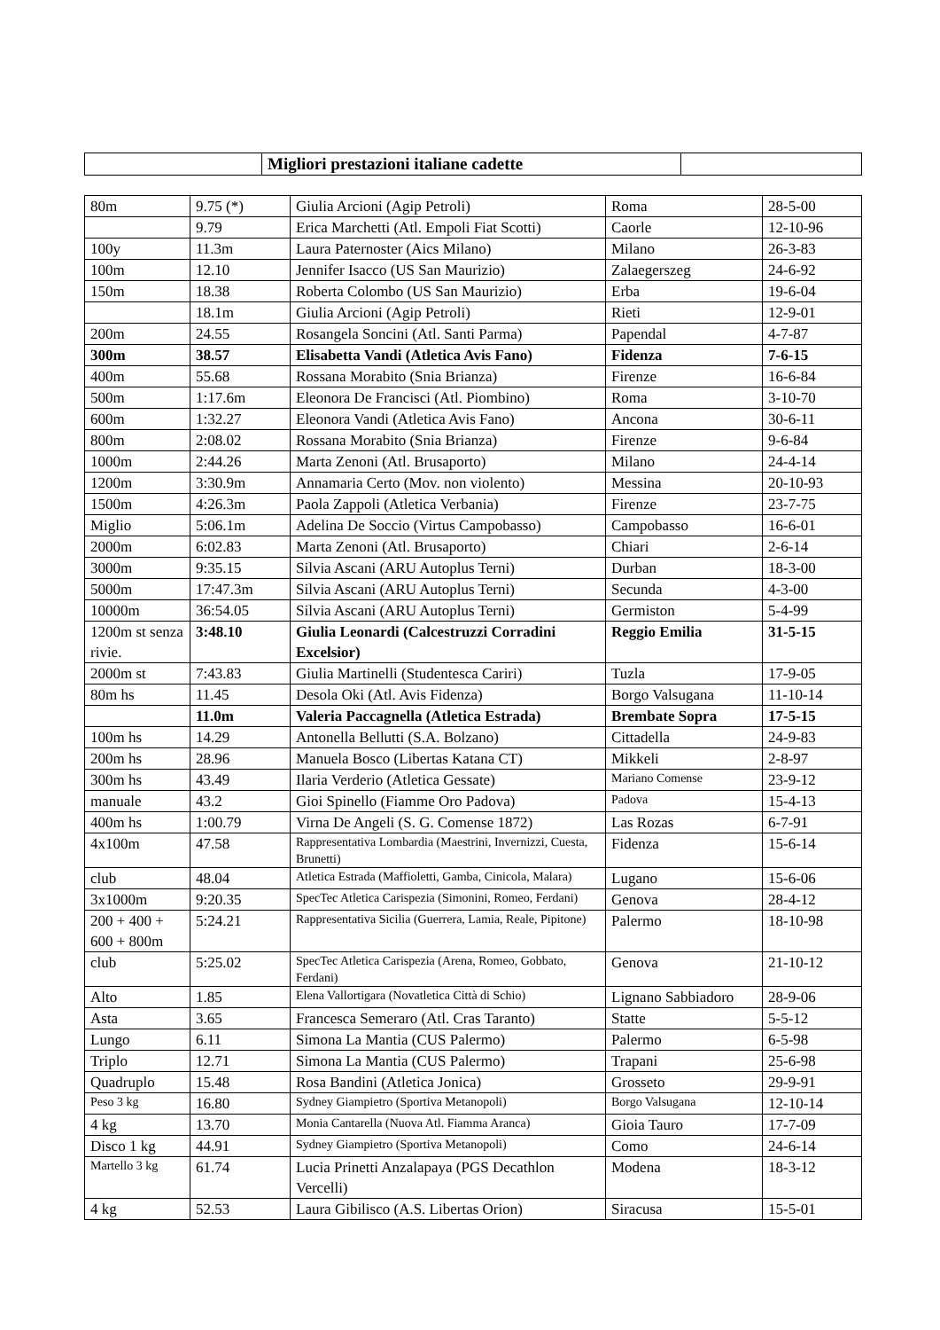| | Migliori prestazioni italiane cadette | |
| 80m | 9.75 (*) | Giulia Arcioni (Agip Petroli) | Roma | 28-5-00 |
| | 9.79 | Erica Marchetti (Atl. Empoli Fiat Scotti) | Caorle | 12-10-96 |
| 100y | 11.3m | Laura Paternoster (Aics Milano) | Milano | 26-3-83 |
| 100m | 12.10 | Jennifer Isacco (US San Maurizio) | Zalaegerszeg | 24-6-92 |
| 150m | 18.38 | Roberta Colombo (US San Maurizio) | Erba | 19-6-04 |
| | 18.1m | Giulia Arcioni (Agip Petroli) | Rieti | 12-9-01 |
| 200m | 24.55 | Rosangela Soncini (Atl. Santi Parma) | Papendal | 4-7-87 |
| 300m | 38.57 | Elisabetta Vandi (Atletica Avis Fano) | Fidenza | 7-6-15 |
| 400m | 55.68 | Rossana Morabito (Snia Brianza) | Firenze | 16-6-84 |
| 500m | 1:17.6m | Eleonora De Francisci (Atl. Piombino) | Roma | 3-10-70 |
| 600m | 1:32.27 | Eleonora Vandi (Atletica Avis Fano) | Ancona | 30-6-11 |
| 800m | 2:08.02 | Rossana Morabito (Snia Brianza) | Firenze | 9-6-84 |
| 1000m | 2:44.26 | Marta Zenoni (Atl. Brusaporto) | Milano | 24-4-14 |
| 1200m | 3:30.9m | Annamaria Certo (Mov. non violento) | Messina | 20-10-93 |
| 1500m | 4:26.3m | Paola Zappoli (Atletica Verbania) | Firenze | 23-7-75 |
| Miglio | 5:06.1m | Adelina De Soccio (Virtus Campobasso) | Campobasso | 16-6-01 |
| 2000m | 6:02.83 | Marta Zenoni (Atl. Brusaporto) | Chiari | 2-6-14 |
| 3000m | 9:35.15 | Silvia Ascani (ARU Autoplus Terni) | Durban | 18-3-00 |
| 5000m | 17:47.3m | Silvia Ascani (ARU Autoplus Terni) | Secunda | 4-3-00 |
| 10000m | 36:54.05 | Silvia Ascani (ARU Autoplus Terni) | Germiston | 5-4-99 |
| 1200m st senza rivie. | 3:48.10 | Giulia Leonardi (Calcestruzzi Corradini Excelsior) | Reggio Emilia | 31-5-15 |
| 2000m st | 7:43.83 | Giulia Martinelli (Studentesca Cariri) | Tuzla | 17-9-05 |
| 80m hs | 11.45 | Desola Oki (Atl. Avis Fidenza) | Borgo Valsugana | 11-10-14 |
| | 11.0m | Valeria Paccagnella (Atletica Estrada) | Brembate Sopra | 17-5-15 |
| 100m hs | 14.29 | Antonella Bellutti (S.A. Bolzano) | Cittadella | 24-9-83 |
| 200m hs | 28.96 | Manuela Bosco (Libertas Katana CT) | Mikkeli | 2-8-97 |
| 300m hs | 43.49 | Ilaria Verderio (Atletica Gessate) | Mariano Comense | 23-9-12 |
| manuale | 43.2 | Gioi Spinello (Fiamme Oro Padova) | Padova | 15-4-13 |
| 400m hs | 1:00.79 | Virna De Angeli (S. G. Comense 1872) | Las Rozas | 6-7-91 |
| 4x100m | 47.58 | Rappresentativa Lombardia (Maestrini, Invernizzi, Cuesta, Brunetti) | Fidenza | 15-6-14 |
| club | 48.04 | Atletica Estrada (Maffioletti, Gamba, Cinicola, Malara) | Lugano | 15-6-06 |
| 3x1000m | 9:20.35 | SpecTec Atletica Carispezia (Simonini, Romeo, Ferdani) | Genova | 28-4-12 |
| 200 + 400 + 600 + 800m | 5:24.21 | Rappresentativa Sicilia (Guerrera, Lamia, Reale, Pipitone) | Palermo | 18-10-98 |
| club | 5:25.02 | SpecTec Atletica Carispezia (Arena, Romeo, Gobbato, Ferdani) | Genova | 21-10-12 |
| Alto | 1.85 | Elena Vallortigara (Novatletica Città di Schio) | Lignano Sabbiadoro | 28-9-06 |
| Asta | 3.65 | Francesca Semeraro (Atl. Cras Taranto) | Statte | 5-5-12 |
| Lungo | 6.11 | Simona La Mantia (CUS Palermo) | Palermo | 6-5-98 |
| Triplo | 12.71 | Simona La Mantia (CUS Palermo) | Trapani | 25-6-98 |
| Quadruplo | 15.48 | Rosa Bandini (Atletica Jonica) | Grosseto | 29-9-91 |
| Peso 3 kg | 16.80 | Sydney Giampietro (Sportiva Metanopoli) | Borgo Valsugana | 12-10-14 |
| 4 kg | 13.70 | Monia Cantarella (Nuova Atl. Fiamma Aranca) | Gioia Tauro | 17-7-09 |
| Disco 1 kg | 44.91 | Sydney Giampietro (Sportiva Metanopoli) | Como | 24-6-14 |
| Martello 3 kg | 61.74 | Lucia Prinetti Anzalapaya (PGS Decathlon Vercelli) | Modena | 18-3-12 |
| 4 kg | 52.53 | Laura Gibilisco (A.S. Libertas Orion) | Siracusa | 15-5-01 |